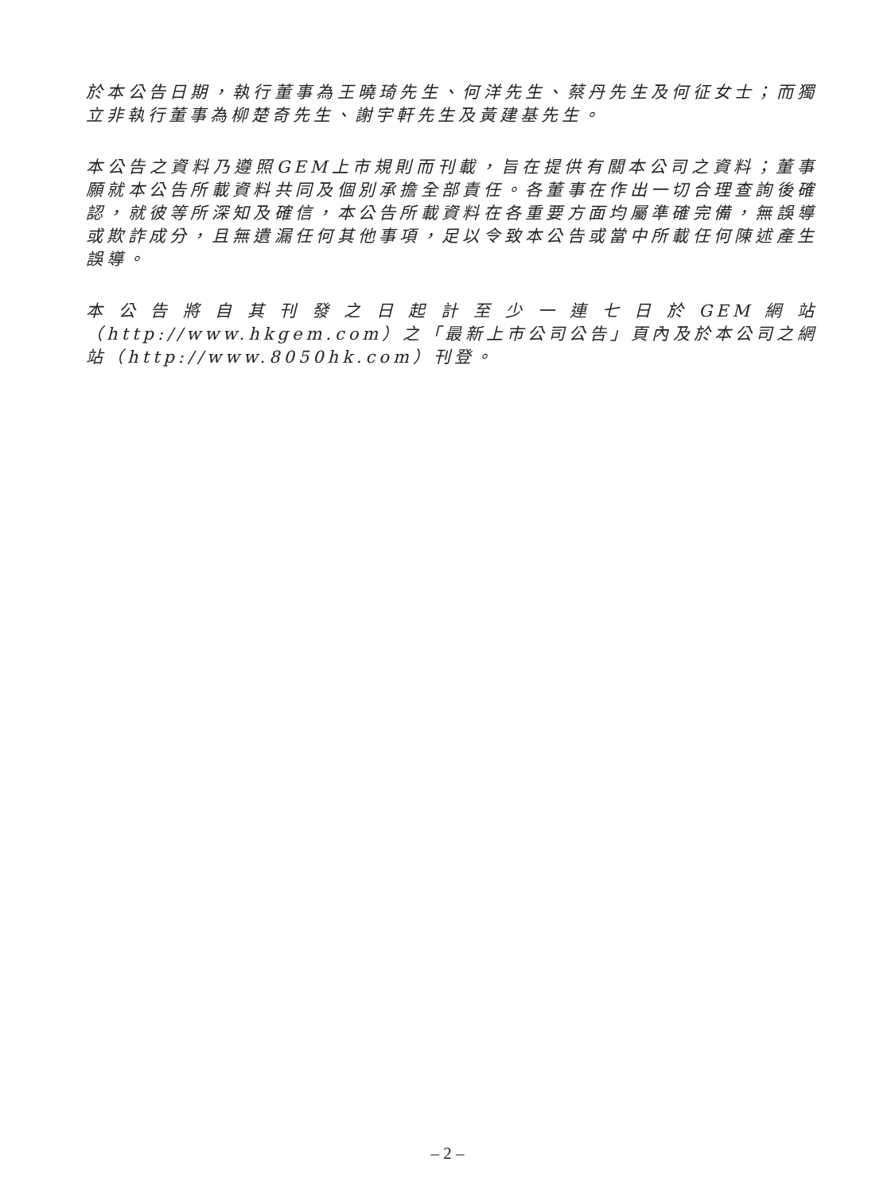於本公告日期，執行董事為王曉琦先生、何洋先生、蔡丹先生及何征女士；而獨立非執行董事為柳楚奇先生、謝宇軒先生及黃建基先生。
本公告之資料乃遵照GEM上市規則而刊載，旨在提供有關本公司之資料；董事願就本公告所載資料共同及個別承擔全部責任。各董事在作出一切合理查詢後確認，就彼等所深知及確信，本公告所載資料在各重要方面均屬準確完備，無誤導或欺詐成分，且無遺漏任何其他事項，足以令致本公告或當中所載任何陳述產生誤導。
本公告將自其刊發之日起計至少一連七日於GEM網站（http://www.hkgem.com）之「最新上市公司公告」頁內及於本公司之網站（http://www.8050hk.com）刊登。
– 2 –